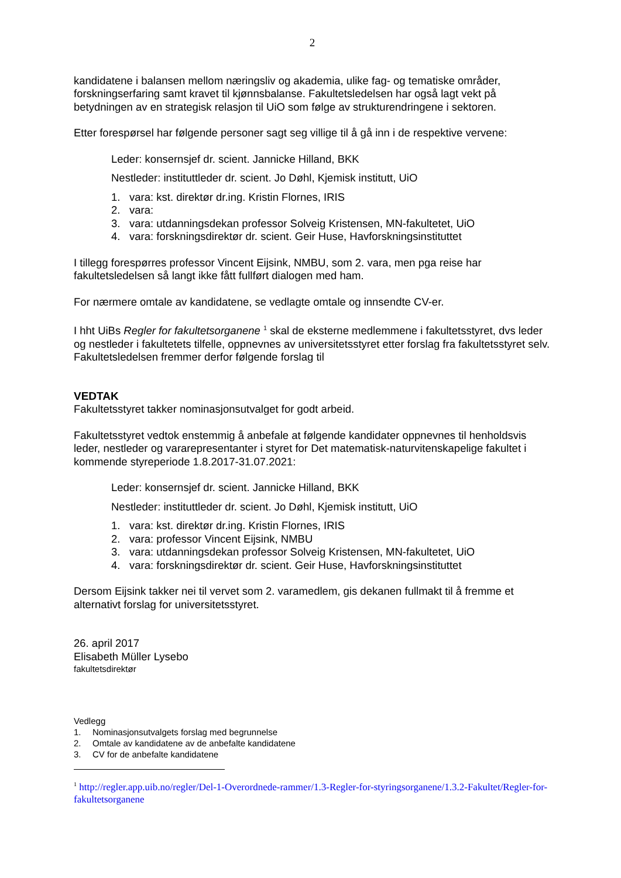2
kandidatene i balansen mellom næringsliv og akademia, ulike fag- og tematiske områder, forskningserfaring samt kravet til kjønnsbalanse. Fakultetsledelsen har også lagt vekt på betydningen av en strategisk relasjon til UiO som følge av strukturendringene i sektoren.
Etter forespørsel har følgende personer sagt seg villige til å gå inn i de respektive vervene:
Leder: konsernsjef dr. scient. Jannicke Hilland, BKK
Nestleder: instituttleder dr. scient. Jo Døhl, Kjemisk institutt, UiO
1. vara: kst. direktør dr.ing. Kristin Flornes, IRIS
2. vara:
3. vara: utdanningsdekan professor Solveig Kristensen, MN-fakultetet, UiO
4. vara: forskningsdirektør dr. scient. Geir Huse, Havforskningsinstituttet
I tillegg forespørres professor Vincent Eijsink, NMBU, som 2. vara, men pga reise har fakultetsledelsen så langt ikke fått fullført dialogen med ham.
For nærmere omtale av kandidatene, se vedlagte omtale og innsendte CV-er.
I hht UiBs Regler for fakultetsorganene <sup>1</sup> skal de eksterne medlemmene i fakultetsstyret, dvs leder og nestleder i fakultetets tilfelle, oppnevnes av universitetsstyret etter forslag fra fakultetsstyret selv. Fakultetsledelsen fremmer derfor følgende forslag til
VEDTAK
Fakultetsstyret takker nominasjonsutvalget for godt arbeid.
Fakultetsstyret vedtok enstemmig å anbefale at følgende kandidater oppnevnes til henholdsvis leder, nestleder og vararepresentanter i styret for Det matematisk-naturvitenskapelige fakultet i kommende styreperiode 1.8.2017-31.07.2021:
Leder: konsernsjef dr. scient. Jannicke Hilland, BKK
Nestleder: instituttleder dr. scient. Jo Døhl, Kjemisk institutt, UiO
1. vara: kst. direktør dr.ing. Kristin Flornes, IRIS
2. vara: professor Vincent Eijsink, NMBU
3. vara: utdanningsdekan professor Solveig Kristensen, MN-fakultetet, UiO
4. vara: forskningsdirektør dr. scient. Geir Huse, Havforskningsinstituttet
Dersom Eijsink takker nei til vervet som 2. varamedlem, gis dekanen fullmakt til å fremme et alternativt forslag for universitetsstyret.
26. april 2017
Elisabeth Müller Lysebo
fakultetsdirektør
Vedlegg
1. Nominasjonsutvalgets forslag med begrunnelse
2. Omtale av kandidatene av de anbefalte kandidatene
3. CV for de anbefalte kandidatene
<sup>1</sup> http://regler.app.uib.no/regler/Del-1-Overordnede-rammer/1.3-Regler-for-styringsorganene/1.3.2-Fakultet/Regler-for-fakultetsorganene